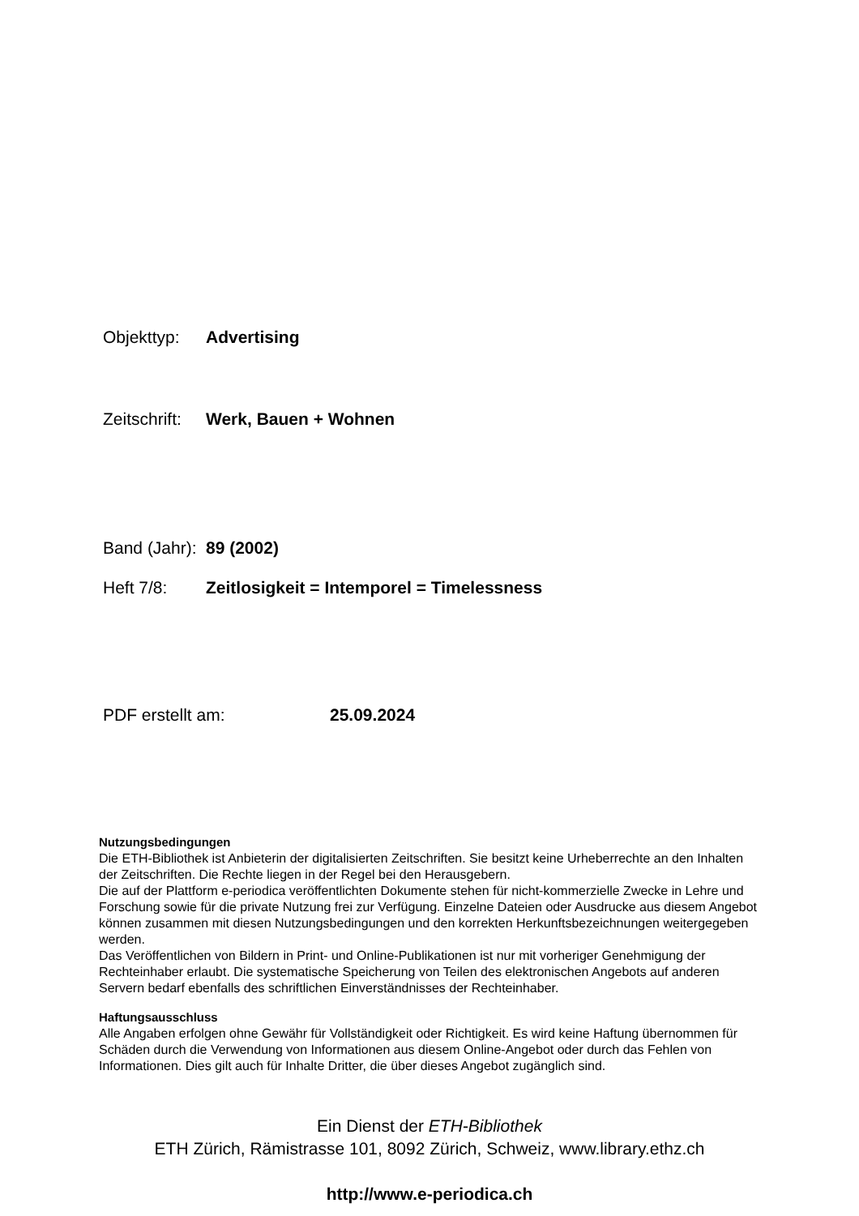Objekttyp: Advertising
Zeitschrift: Werk, Bauen + Wohnen
Band (Jahr): 89 (2002)
Heft 7/8: Zeitlosigkeit = Intemporel = Timelessness
PDF erstellt am: 25.09.2024
Nutzungsbedingungen
Die ETH-Bibliothek ist Anbieterin der digitalisierten Zeitschriften. Sie besitzt keine Urheberrechte an den Inhalten der Zeitschriften. Die Rechte liegen in der Regel bei den Herausgebern.
Die auf der Plattform e-periodica veröffentlichten Dokumente stehen für nicht-kommerzielle Zwecke in Lehre und Forschung sowie für die private Nutzung frei zur Verfügung. Einzelne Dateien oder Ausdrucke aus diesem Angebot können zusammen mit diesen Nutzungsbedingungen und den korrekten Herkunftsbezeichnungen weitergegeben werden.
Das Veröffentlichen von Bildern in Print- und Online-Publikationen ist nur mit vorheriger Genehmigung der Rechteinhaber erlaubt. Die systematische Speicherung von Teilen des elektronischen Angebots auf anderen Servern bedarf ebenfalls des schriftlichen Einverständnisses der Rechteinhaber.
Haftungsausschluss
Alle Angaben erfolgen ohne Gewähr für Vollständigkeit oder Richtigkeit. Es wird keine Haftung übernommen für Schäden durch die Verwendung von Informationen aus diesem Online-Angebot oder durch das Fehlen von Informationen. Dies gilt auch für Inhalte Dritter, die über dieses Angebot zugänglich sind.
Ein Dienst der ETH-Bibliothek
ETH Zürich, Rämistrasse 101, 8092 Zürich, Schweiz, www.library.ethz.ch
http://www.e-periodica.ch